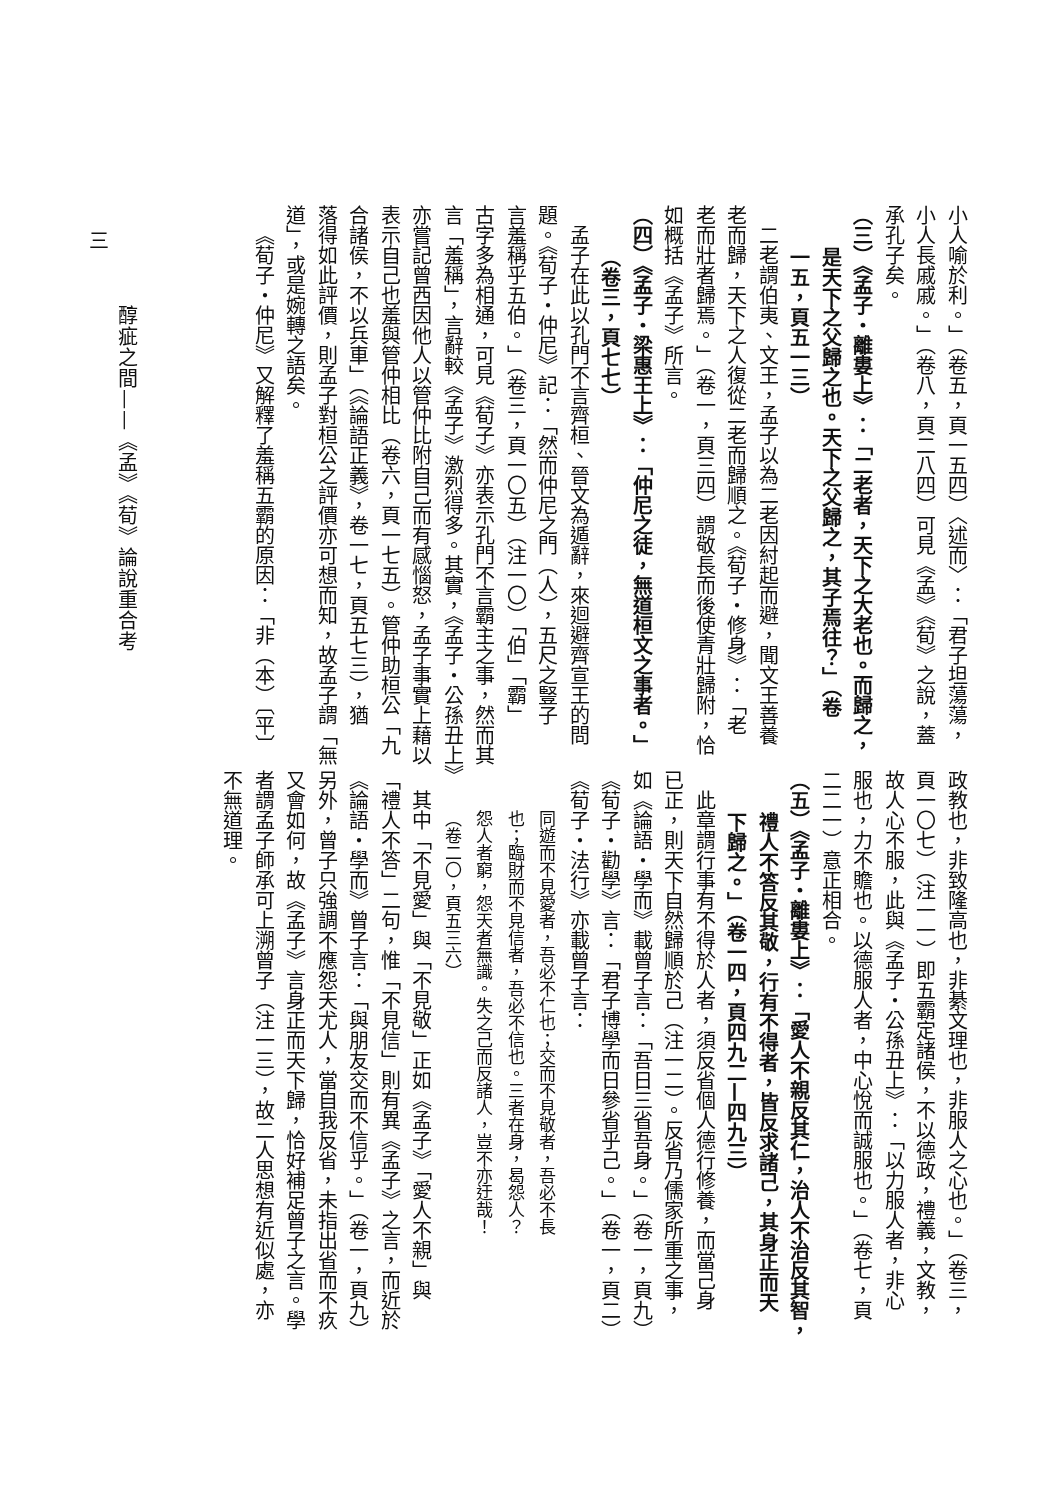小人喻於利。」（卷五，頁一五四）〈述而〉：「君子坦蕩蕩，
小人長戚戚。」（卷八，頁二八四）可見《孟》《荀》之說，蓋
承孔子矣。
（三）《孟子・離婁上》：「二老者，天下之大老也。而歸之，
是天下之父歸之也。天下之父歸之，其子焉往？」（卷
一五，頁五一三）
二老謂伯夷、文王，孟子以為二老因紂起而避，聞文王善養
老而歸，天下之人復從二老而歸順之。《荀子・修身》：「老
老而壯者歸焉。」（卷一，頁三四）謂敬長而後使青壯歸附，恰
如概括《孟子》所言。
（四）《孟子・梁惠王上》：「仲尼之徒，無道桓文之事者。」
（卷三，頁七七）
孟子在此以孔門不言齊桓、晉文為遁辭，來迴避齊宣王的問
題。《荀子・仲尼》記：「然而仲尼之門（人），五尺之豎子
言羞稱乎五伯。」（卷三，頁一〇五）（注一〇）「伯」「霸」
古字多為相通，可見《荀子》亦表示孔門不言霸主之事，然而其
言「羞稱」，言辭較《孟子》激烈得多。其實，《孟子・公孫丑上》
亦嘗記曾西因他人以管仲比附自己而有感惱怒，孟子事實上藉以
表示自己也羞與管仲相比（卷六，頁一七五）。管仲助桓公「九
合諸侯，不以兵車」（《論語正義》，卷一七，頁五七三），猶
落得如此評價，則孟子對桓公之評價亦可想而知，故孟子謂「無
道」，或是婉轉之語矣。
《荀子・仲尼》又解釋了羞稱五霸的原因：「非（本）〔平〕
政教也，非致隆高也，非綦文理也，非服人之心也。」（卷三，
頁一〇七）（注一一）即五霸定諸侯，不以德政，禮義，文教，
故人心不服，此與《孟子・公孫丑上》：「以力服人者，非心
服也，力不贍也。以德服人者，中心悅而誠服也。」（卷七，頁
二二一）意正相合。
（五）《孟子・離婁上》：「愛人不親反其仁，治人不治反其智，
禮人不答反其敬，行有不得者，皆反求諸己，其身正而天
下歸之。」（卷一四，頁四九二—四九三）
此章謂行事有不得於人者，須反省個人德行修養，而當己身
已正，則天下自然歸順於己（注一二）。反省乃儒家所重之事，
如《論語・學而》載曾子言：「吾日三省吾身。」（卷一，頁九）
《荀子・勸學》言：「君子博學而日參省乎己。」（卷一，頁二）
《荀子・法行》亦載曾子言：
同遊而不見愛者，吾必不仁也；交而不見敬者，吾必不長
也；臨財而不見信者，吾必不信也。三者在身，曷怨人？
怨人者窮，怨天者無識。失之己而反諸人，豈不亦迂哉！
（卷二〇，頁五三六）
其中「不見愛」與「不見敬」正如《孟子》「愛人不親」與
「禮人不答」二句，惟「不見信」則有異《孟子》之言，而近於
《論語・學而》曾子言：「與朋友交而不信乎。」（卷一，頁九）
另外，曾子只強調不應怨天尤人，當自我反省，未指出省而不疚
又會如何，故《孟子》言身正而天下歸，恰好補足曾子之言。學
者謂孟子師承可上溯曾子（注一三），故二人思想有近似處，亦
不無道理。
醇疵之間——《孟》《荀》論說重合考
三